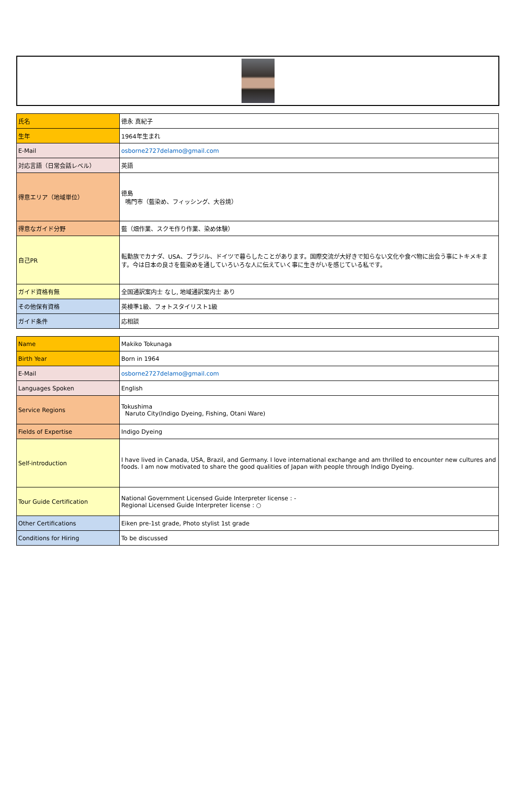| 氏名 | 徳永 真紀子 |
| 生年 | 1964年生まれ |
| E-Mail | osborne2727delamo@gmail.com |
| 対応言語（日常会話レベル） | 英語 |
| 得意エリア（地域単位） | 徳島 鳴門市（藍染め、フィッシング、大谷焼） |
| 得意なガイド分野 | 藍（畑作業、スクモ作り作業、染め体験） |
| 自己PR | 転勤族でカナダ、USA、ブラジル、ドイツで暮らしたことがあります。国際交流が大好きで知らない文化や食べ物に出会う事にトキメキます。今は日本の良さを藍染めを通していろいろな人に伝えていく事に生きがいを感じている私です。 |
| ガイド資格有無 | 全国通訳案内士 なし, 地域通訳案内士 あり |
| その他保有資格 | 英検準1級、フォトスタイリスト1級 |
| ガイド条件 | 応相談 |
| Name | Makiko Tokunaga |
| Birth Year | Born in 1964 |
| E-Mail | osborne2727delamo@gmail.com |
| Languages Spoken | English |
| Service Regions | Tokushima Naruto City(Indigo Dyeing, Fishing, Otani Ware) |
| Fields of Expertise | Indigo Dyeing |
| Self-introduction | I have lived in Canada, USA, Brazil, and Germany. I love international exchange and am thrilled to encounter new cultures and foods. I am now motivated to share the good qualities of Japan with people through Indigo Dyeing. |
| Tour Guide Certification | National Government Licensed Guide Interpreter license : - Regional Licensed Guide Interpreter license : ○ |
| Other Certifications | Eiken pre-1st grade, Photo stylist 1st grade |
| Conditions for Hiring | To be discussed |